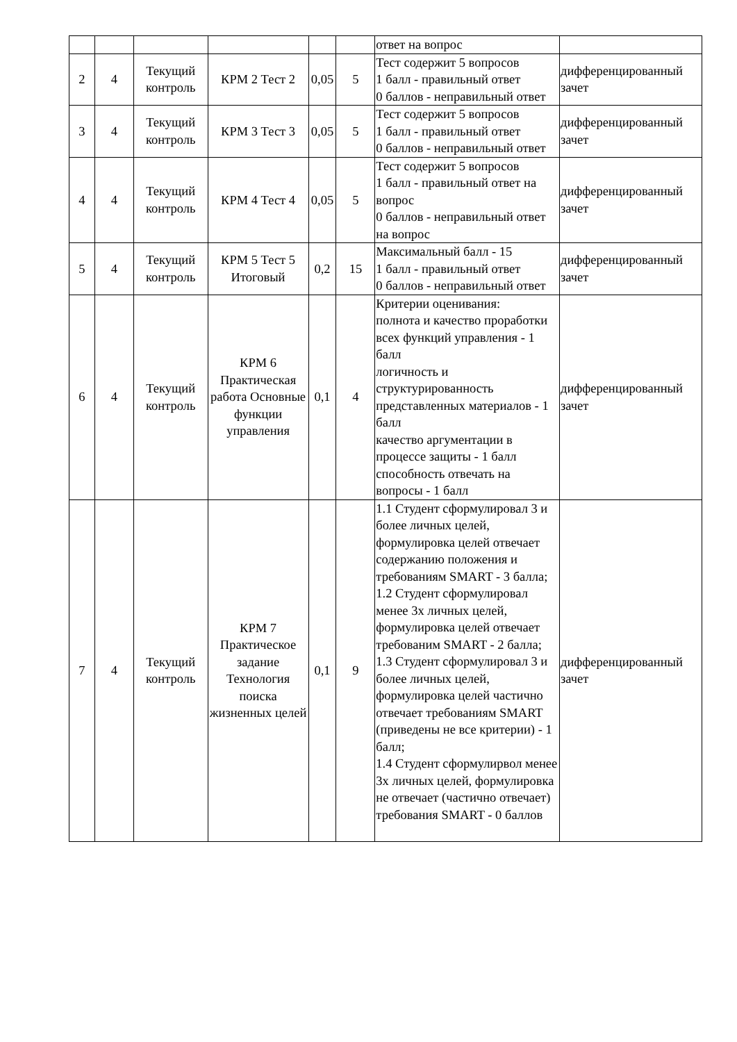| | | | | | | ответ на вопрос | |
| 2 | 4 | Текущий контроль | КРМ 2 Тест 2 | 0,05 | 5 | Тест содержит 5 вопросов 1 балл - правильный ответ 0 баллов - неправильный ответ | дифференцированный зачет |
| 3 | 4 | Текущий контроль | КРМ 3 Тест 3 | 0,05 | 5 | Тест содержит 5 вопросов 1 балл - правильный ответ 0 баллов - неправильный ответ | дифференцированный зачет |
| 4 | 4 | Текущий контроль | КРМ 4 Тест 4 | 0,05 | 5 | Тест содержит 5 вопросов 1 балл - правильный ответ на вопрос 0 баллов - неправильный ответ на вопрос | дифференцированный зачет |
| 5 | 4 | Текущий контроль | КРМ 5 Тест 5 Итоговый | 0,2 | 15 | Максимальный балл - 15 1 балл - правильный ответ 0 баллов - неправильный ответ | дифференцированный зачет |
| 6 | 4 | Текущий контроль | КРМ 6 Практическая работа Основные функции управления | 0,1 | 4 | Критерии оценивания: полнота и качество проработки всех функций управления - 1 балл логичность и структурированность представленных материалов - 1 балл качество аргументации в процессе защиты - 1 балл способность отвечать на вопросы - 1 балл | дифференцированный зачет |
| 7 | 4 | Текущий контроль | КРМ 7 Практическое задание Технология поиска жизненных целей | 0,1 | 9 | 1.1 Студент сформулировал 3 и более личных целей, формулировка целей отвечает содержанию положения и требованиям SMART - 3 балла; 1.2 Студент сформулировал менее 3х личных целей, формулировка целей отвечает требованим SMART - 2 балла; 1.3 Студент сформулировал 3 и более личных целей, формулировка целей частично отвечает требованиям SMART (приведены не все критерии) - 1 балл; 1.4 Студент сформулирвол менее 3х личных целей, формулировка не отвечает (частично отвечает) требования SMART - 0 баллов | дифференцированный зачет |